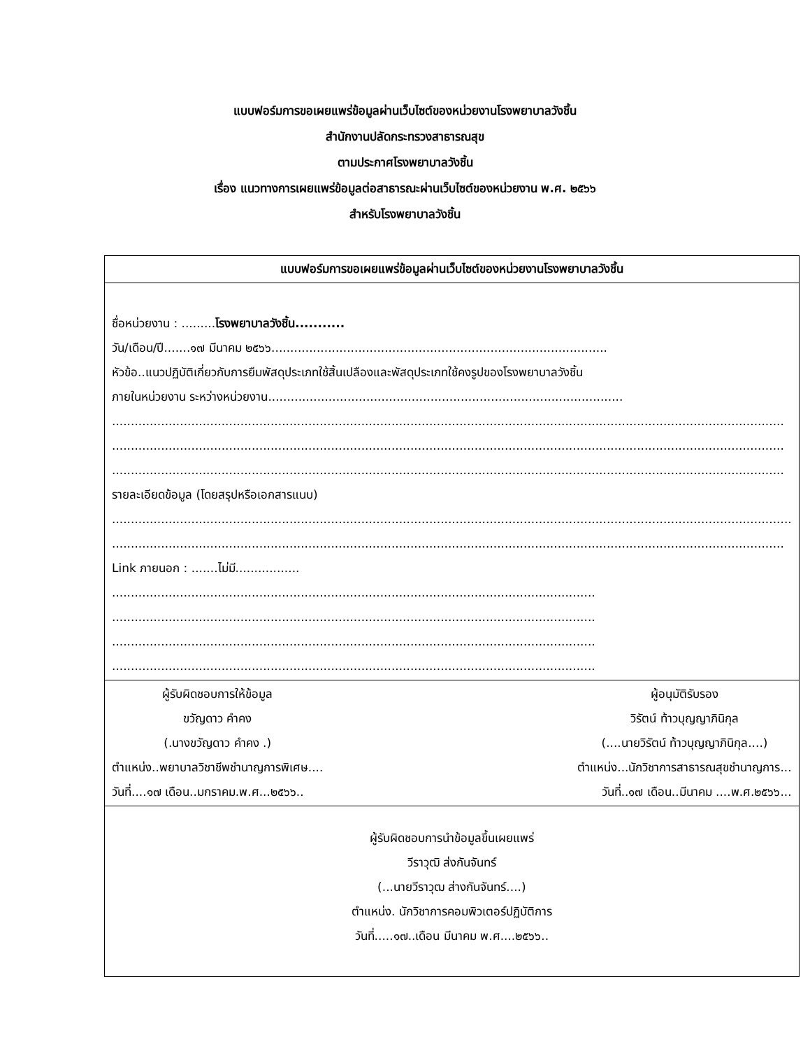แบบฟอร์มการขอเผยแพร่ข้อมูลผ่านเว็บไซต์ของหน่วยงานโรงพยาบาลวังชิ้น
สำนักงานปลัดกระทรวงสาธารณสุข
ตามประกาศโรงพยาบาลวังชิ้น
เรื่อง แนวทางการเผยแพร่ข้อมูลต่อสาธารณะผ่านเว็บไซต์ของหน่วยงาน พ.ศ. ๒๕๖๖
สำหรับโรงพยาบาลวังชิ้น
| แบบฟอร์มการขอเผยแพร่ข้อมูลผ่านเว็บไซต์ของหน่วยงานโรงพยาบาลวังชิ้น |
| --- |
| ชื่อหน่วยงาน : ......... โรงพยาบาลวังชิ้น........... วัน/เดือน/ปี.......๑๗ มีนาคม ๒๕๖๖......................................................................................... หัวข้อ..แนวปฏิบัติเกี่ยวกับการยืมพัสดุประเภทใช้สิ้นเปลืองและพัสดุประเภทใช้คงรูปของโรงพยาบาลวังชิ้น ภายในหน่วยงาน ระหว่างหน่วยงาน.............................................................................................. .................................................................................................................................................................................. .................................................................................................................................................................................. .................................................................................................................................................................................. รายละเอียดข้อมูล (โดยสรุปหรือเอกสารแนบ) .................................................................................................................................................................................... .................................................................................................................................................................................. Link ภายนอก : .......ไม่มี................. ................................................................................................................................ ................................................................................................................................ ................................................................................................................................ ................................................................................................................................ |
| ผู้รับผิดชอบการให้ข้อมูล ขวัญดาว คำคง (.นางขวัญดาว คำคง .) ตำแหน่ง..พยาบาลวิชาชีพชำนาญการพิเศษ.... วันที่....๑๗ เดือน..มกราคม.พ.ศ...๒๕๖๖.. ผู้อนุมัติรับรอง วิรัตน์ ท้าวบุญญาภินิกุล (....นายวิรัตน์ ท้าวบุญญาภินิกุล....) ตำแหน่ง...นักวิชาการสาธารณสุขชำนาญการ... วันที่..๑๗ เดือน..มีนาคม ....พ.ศ.๒๕๖๖... |
| ผู้รับผิดชอบการนำข้อมูลขึ้นเผยแพร่ วีราวุฒิ ส่งกันจันทร์ (...นายวีราวุฒ ส่างกันจันทร์....) ตำแหน่ง. นักวิชาการคอมพิวเตอร์ปฏิบัติการ วันที่.....๑๗..เดือน มีนาคม พ.ศ....๒๕๖๖.. |